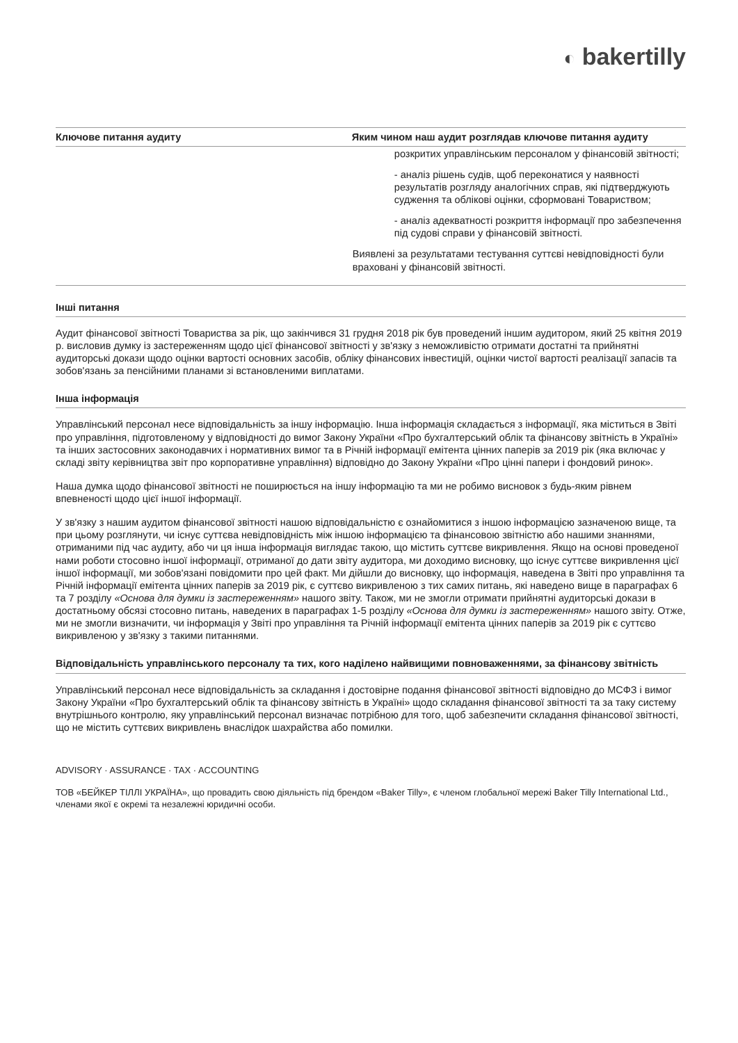◐ bakertilly
| Ключове питання аудиту | Яким чином наш аудит розглядав ключове питання аудиту |
| --- | --- |
| | розкритих управлінським персоналом у фінансовій звітності; - аналіз рішень судів, щоб переконатися у наявності результатів розгляду аналогічних справ, які підтверджують судження та облікові оцінки, сформовані Товариством; - аналіз адекватності розкриття інформації про забезпечення під судові справи у фінансовій звітності. Виявлені за результатами тестування суттєві невідповідності були враховані у фінансовій звітності. |
Інші питання
Аудит фінансової звітності Товариства за рік, що закінчився 31 грудня 2018 рік був проведений іншим аудитором, який 25 квітня 2019 р. висловив думку із застереженням щодо цієї фінансової звітності у зв'язку з неможливістю отримати достатні та прийнятні аудиторські докази щодо оцінки вартості основних засобів, обліку фінансових інвестицій, оцінки чистої вартості реалізації запасів та зобов'язань за пенсійними планами зі встановленими виплатами.
Інша інформація
Управлінський персонал несе відповідальність за іншу інформацію. Інша інформація складається з інформації, яка міститься в Звіті про управління, підготовленому у відповідності до вимог Закону України «Про бухгалтерський облік та фінансову звітність в Україні» та інших застосовних законодавчих і нормативних вимог та в Річній інформації емітента цінних паперів за 2019 рік (яка включає у складі звіту керівництва звіт про корпоративне управління) відповідно до Закону України «Про цінні папери і фондовий ринок».
Наша думка щодо фінансової звітності не поширюється на іншу інформацію та ми не робимо висновок з будь-яким рівнем впевненості щодо цієї іншої інформації.
У зв'язку з нашим аудитом фінансової звітності нашою відповідальністю є ознайомитися з іншою інформацією зазначеною вище, та при цьому розглянути, чи існує суттєва невідповідність між іншою інформацією та фінансовою звітністю або нашими знаннями, отриманими під час аудиту, або чи ця інша інформація виглядає такою, що містить суттєве викривлення. Якщо на основі проведеної нами роботи стосовно іншої інформації, отриманої до дати звіту аудитора, ми доходимо висновку, що існує суттєве викривлення цієї іншої інформації, ми зобов'язані повідомити про цей факт. Ми дійшли до висновку, що інформація, наведена в Звіті про управління та Річній інформації емітента цінних паперів за 2019 рік, є суттєво викривленою з тих самих питань, які наведено вище в параграфах 6 та 7 розділу «Основа для думки із застереженням» нашого звіту. Також, ми не змогли отримати прийнятні аудиторські докази в достатньому обсязі стосовно питань, наведених в параграфах 1-5 розділу «Основа для думки із застереженням» нашого звіту. Отже, ми не змогли визначити, чи інформація у Звіті про управління та Річній інформації емітента цінних паперів за 2019 рік є суттєво викривленою у зв'язку з такими питаннями.
Відповідальність управлінського персоналу та тих, кого наділено найвищими повноваженнями, за фінансову звітність
Управлінський персонал несе відповідальність за складання і достовірне подання фінансової звітності відповідно до МСФЗ і вимог Закону України «Про бухгалтерський облік та фінансову звітність в Україні» щодо складання фінансової звітності та за таку систему внутрішнього контролю, яку управлінський персонал визначає потрібною для того, щоб забезпечити складання фінансової звітності, що не містить суттєвих викривлень внаслідок шахрайства або помилки.
ADVISORY · ASSURANCE · TAX · ACCOUNTING
ТОВ «БЕЙКЕР ТІЛЛІ УКРАЇНА», що провадить свою діяльність під брендом «Baker Tilly», є членом глобальної мережі Baker Tilly International Ltd., членами якої є окремі та незалежні юридичні особи.